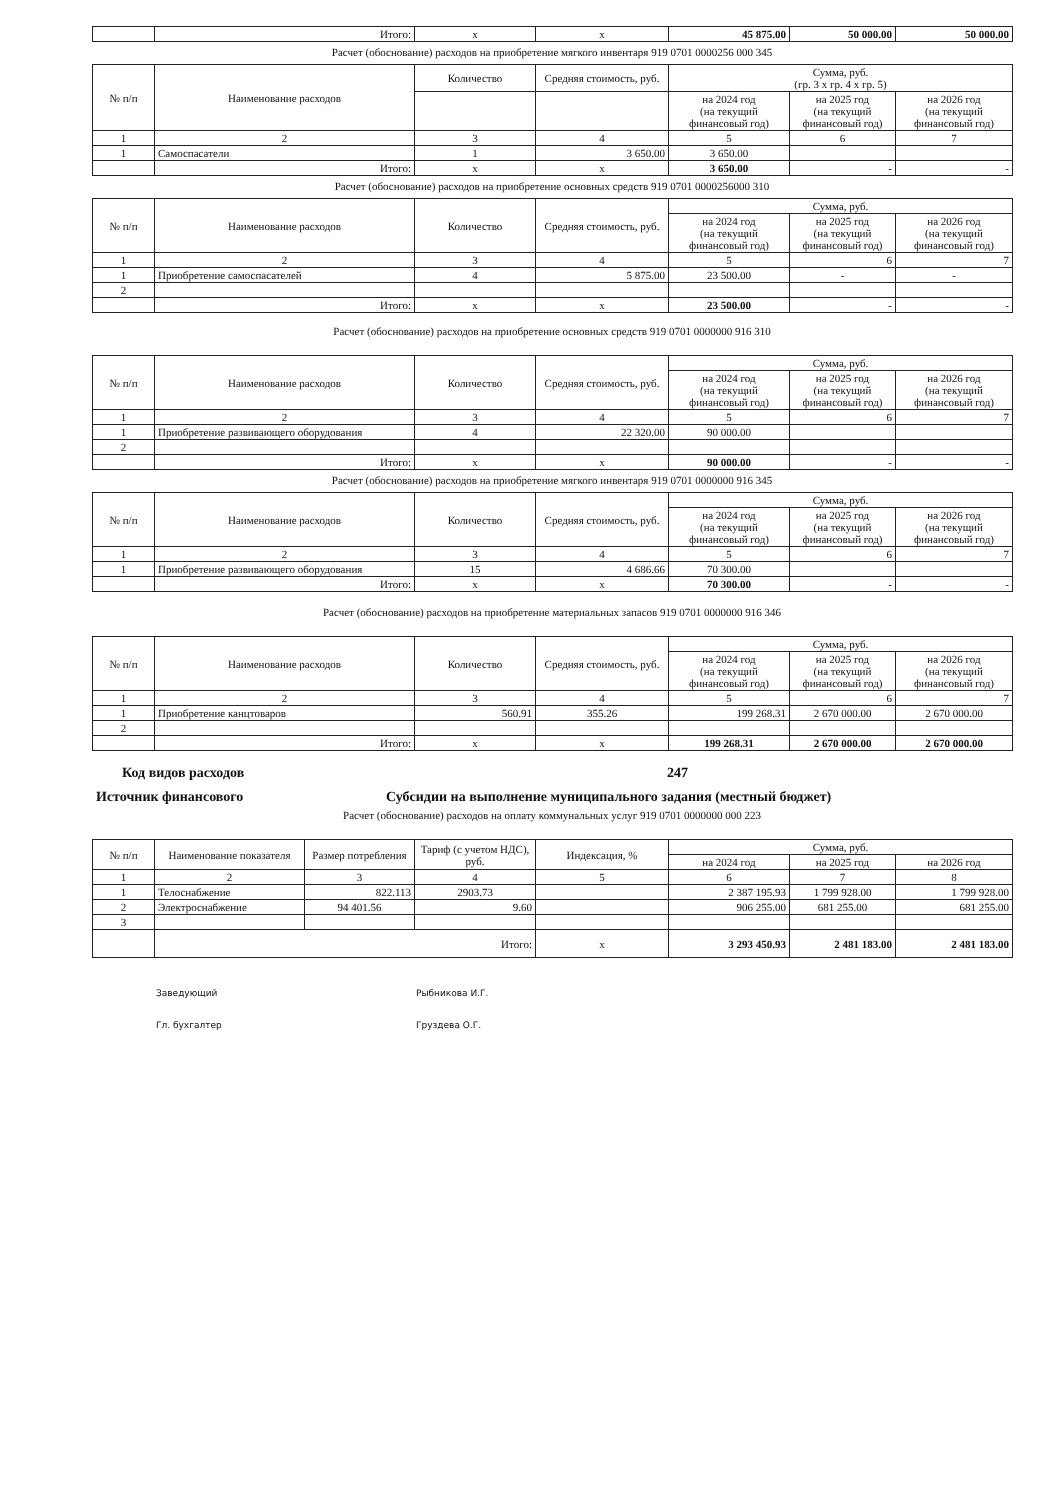| | Итого: | x | x | 45 875.00 | 50 000.00 | 50 000.00 |
Расчет (обоснование) расходов на приобретение мягкого инвентаря 919 0701 0000256 000 345
| № п/п | Наименование расходов | Количество | Средняя стоимость, руб. | Сумма, руб. (гр. 3 x гр. 4 x гр. 5) | | |
| --- | --- | --- | --- | --- | --- | --- |
| | | | | на 2024 год (на текущий финансовый год) | на 2025 год (на текущий финансовый год) | на 2026 год (на текущий финансовый год) |
| 1 | 2 | 3 | 4 | 5 | 6 | 7 |
| 1 | Самоспасатели | 1 | 3 650.00 | 3 650.00 | | |
| | Итого: | x | x | 3 650.00 | - | - |
Расчет (обоснование) расходов на приобретение основных средств 919 0701 0000256000 310
| № п/п | Наименование расходов | Количество | Средняя стоимость, руб. | Сумма, руб. | | |
| --- | --- | --- | --- | --- | --- | --- |
| | | | | на 2024 год (на текущий финансовый год) | на 2025 год (на текущий финансовый год) | на 2026 год (на текущий финансовый год) |
| 1 | 2 | 3 | 4 | 5 | 6 | 7 |
| 1 | Приобретение самоспасателей | 4 | 5 875.00 | 23 500.00 | - | - |
| 2 | | | | | | |
| | Итого: | x | x | 23 500.00 | - | - |
Расчет (обоснование) расходов на приобретение основных средств 919 0701 0000000 916 310
| № п/п | Наименование расходов | Количество | Средняя стоимость, руб. | Сумма, руб. | | |
| --- | --- | --- | --- | --- | --- | --- |
| | | | | на 2024 год (на текущий финансовый год) | на 2025 год (на текущий финансовый год) | на 2026 год (на текущий финансовый год) |
| 1 | 2 | 3 | 4 | 5 | 6 | 7 |
| 1 | Приобретение развивающего оборудования | 4 | 22 320.00 | 90 000.00 | | |
| 2 | | | | | | |
| | Итого: | x | x | 90 000.00 | - | - |
Расчет (обоснование) расходов на приобретение мягкого инвентаря 919 0701 0000000 916 345
| № п/п | Наименование расходов | Количество | Средняя стоимость, руб. | Сумма, руб. | | |
| --- | --- | --- | --- | --- | --- | --- |
| | | | | на 2024 год (на текущий финансовый год) | на 2025 год (на текущий финансовый год) | на 2026 год (на текущий финансовый год) |
| 1 | 2 | 3 | 4 | 5 | 6 | 7 |
| 1 | Приобретение развивающего оборудования | 15 | 4 686.66 | 70 300.00 | | |
| | Итого: | x | x | 70 300.00 | - | - |
Расчет (обоснование) расходов на приобретение материальных запасов 919 0701 0000000 916 346
| № п/п | Наименование расходов | Количество | Средняя стоимость, руб. | Сумма, руб. | | |
| --- | --- | --- | --- | --- | --- | --- |
| | | | | на 2024 год (на текущий финансовый год) | на 2025 год (на текущий финансовый год) | на 2026 год (на текущий финансовый год) |
| 1 | 2 | 3 | 4 | 5 | 6 | 7 |
| 1 | Приобретение канцтоваров | 560.91 | 355.26 | 199 268.31 | 2 670 000.00 | 2 670 000.00 |
| 2 | | | | | | |
| | Итого: | x | x | 199 268.31 | 2 670 000.00 | 2 670 000.00 |
Код видов расходов 247
Источник финансового Субсидии на выполнение муниципального задания (местный бюджет)
Расчет (обоснование) расходов на оплату коммунальных услуг 919 0701 0000000 000 223
| № п/п | Наименование показателя | Размер потребления | Тариф (с учетом НДС), руб. | Индексация, % | Сумма, руб. | | |
| --- | --- | --- | --- | --- | --- | --- | --- |
| | | | | | на 2024 год | на 2025 год | на 2026 год |
| 1 | 2 | 3 | 4 | 5 | 6 | 7 | 8 |
| 1 | Телоснабжение | 822.113 | 2903.73 | | 2 387 195.93 | 1 799 928.00 | 1 799 928.00 |
| 2 | Электроснабжение | 94 401.56 | 9.60 | | 906 255.00 | 681 255.00 | 681 255.00 |
| 3 | | | | | | | |
| | Итого: | | | x | 3 293 450.93 | 2 481 183.00 | 2 481 183.00 |
Заведующий Рыбникова И.Г.
Гл. бухгалтер Груздева О.Г.